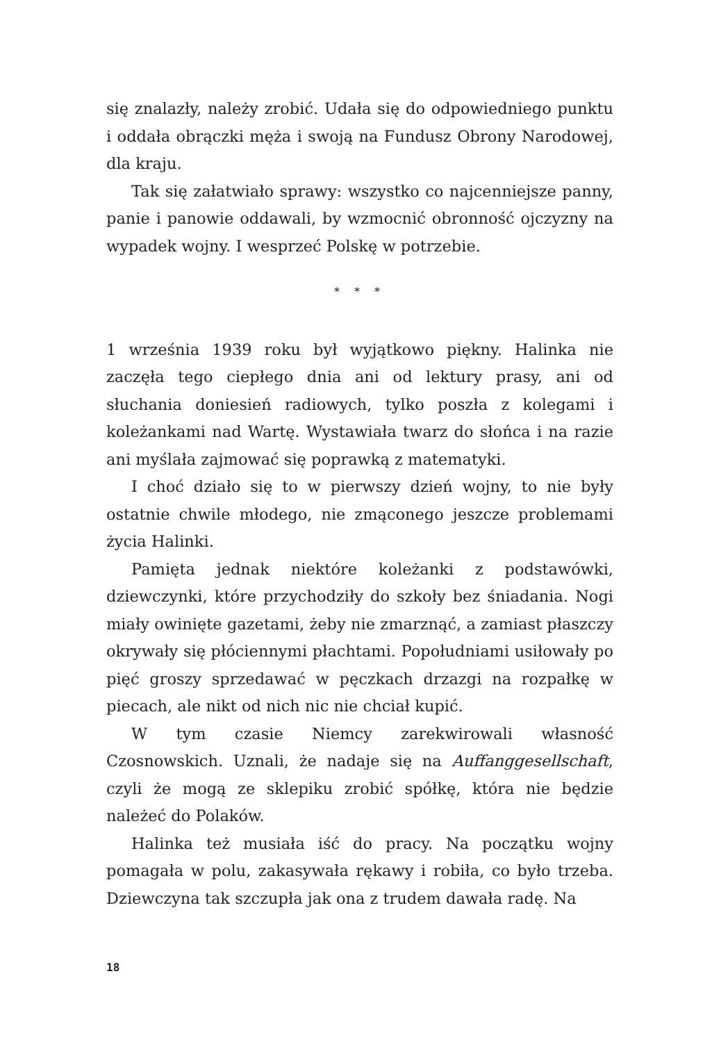się znalazły, należy zrobić. Udała się do odpowiedniego punktu i oddała obrączki męża i swoją na Fundusz Obrony Narodowej, dla kraju.
Tak się załatwiało sprawy: wszystko co najcenniejsze panny, panie i panowie oddawali, by wzmocnić obronność ojczyzny na wypadek wojny. I wesprzeć Polskę w potrzebie.
* * *
1 września 1939 roku był wyjątkowo piękny. Halinka nie zaczęła tego ciepłego dnia ani od lektury prasy, ani od słuchania doniesień radiowych, tylko poszła z kolegami i koleżankami nad Wartę. Wystawiała twarz do słońca i na razie ani myślała zajmować się poprawką z matematyki.
I choć działo się to w pierwszy dzień wojny, to nie były ostatnie chwile młodego, nie zmąconego jeszcze problemami życia Halinki.
Pamięta jednak niektóre koleżanki z podstawówki, dziewczynki, które przychodziły do szkoły bez śniadania. Nogi miały owinięte gazetami, żeby nie zmarznąć, a zamiast płaszczy okrywały się płóciennymi płachtami. Popołudniami usiłowały po pięć groszy sprzedawać w pęczkach drzazgi na rozpałkę w piecach, ale nikt od nich nic nie chciał kupić.
W tym czasie Niemcy zarekwirowali własność Czosnowskich. Uznali, że nadaje się na Auffanggesellschaft, czyli że mogą ze sklepiku zrobić spółkę, która nie będzie należeć do Polaków.
Halinka też musiała iść do pracy. Na początku wojny pomagała w polu, zakasywała rękawy i robiła, co było trzeba. Dziewczyna tak szczupła jak ona z trudem dawała radę. Na
18